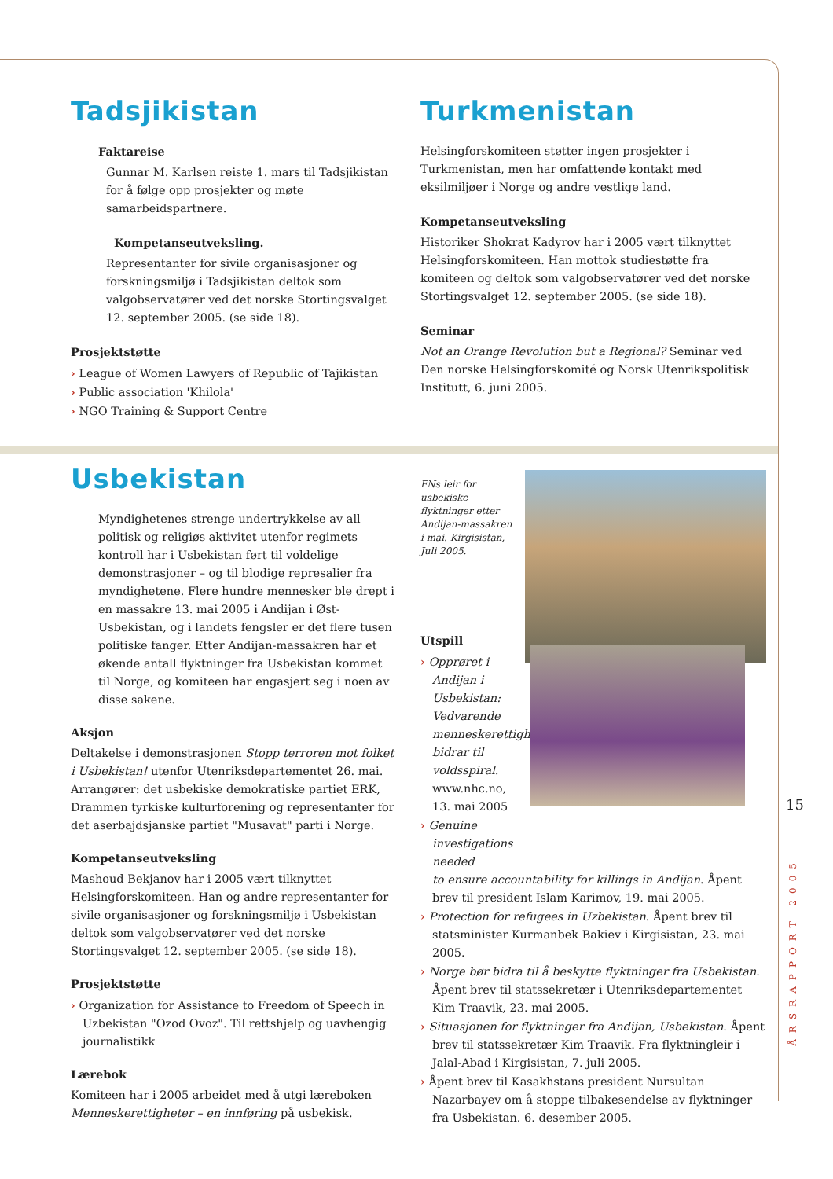Tadsjikistan
Faktareise
Gunnar M. Karlsen reiste 1. mars til Tadsjikistan for å følge opp prosjekter og møte samarbeidspartnere.
Kompetanseutveksling.
Representanter for sivile organisasjoner og forskningsmiljø i Tadsjikistan deltok som valgobservatører ved det norske Stortingsvalget 12. september 2005. (se side 18).
Prosjektstøtte
› League of Women Lawyers of Republic of Tajikistan
› Public association 'Khilola'
› NGO Training & Support Centre
Turkmenistan
Helsingforskomiteen støtter ingen prosjekter i Turkmenistan, men har omfattende kontakt med eksilmiljøer i Norge og andre vestlige land.
Kompetanseutveksling
Historiker Shokrat Kadyrov har i 2005 vært tilknyttet Helsingforskomiteen. Han mottok studiestøtte fra komiteen og deltok som valgobservatører ved det norske Stortingsvalget 12. september 2005. (se side 18).
Seminar
Not an Orange Revolution but a Regional? Seminar ved Den norske Helsingforskomité og Norsk Utenrikspolitisk Institutt, 6. juni 2005.
Usbekistan
Myndighetenes strenge undertrykkelse av all politisk og religiøs aktivitet utenfor regimets kontroll har i Usbekistan ført til voldelige demonstrasjoner – og til blodige represalier fra myndighetene. Flere hundre mennesker ble drept i en massakre 13. mai 2005 i Andijan i Øst-Usbekistan, og i landets fengsler er det flere tusen politiske fanger. Etter Andijan-massakren har et økende antall flyktninger fra Usbekistan kommet til Norge, og komiteen har engasjert seg i noen av disse sakene.
Aksjon
Deltakelse i demonstrasjonen Stopp terroren mot folket i Usbekistan! utenfor Utenriksdepartementet 26. mai. Arrangører: det usbekiske demokratiske partiet ERK, Drammen tyrkiske kulturforening og representanter for det aserbajdsjanske partiet "Musavat" parti i Norge.
Kompetanseutveksling
Mashoud Bekjanov har i 2005 vært tilknyttet Helsingforskomiteen. Han og andre representanter for sivile organisasjoner og forskningsmiljø i Usbekistan deltok som valgobservatører ved det norske Stortingsvalget 12. september 2005. (se side 18).
Prosjektstøtte
› Organization for Assistance to Freedom of Speech in Uzbekistan "Ozod Ovoz". Til rettshjelp og uavhengig journalistikk
Lærebok
Komiteen har i 2005 arbeidet med å utgi læreboken Menneskerettigheter – en innføring på usbekisk.
FNs leir for usbekiske flyktninger etter Andijan-massakren i mai. Kirgisistan, Juli 2005.
Utspill
› Opprøret i Andijan i Usbekistan: Vedvarende menneskerettighetskrise bidrar til voldsspiral. www.nhc.no, 13. mai 2005
› Genuine investigations needed
to ensure accountability for killings in Andijan. Åpent brev til president Islam Karimov, 19. mai 2005.
› Protection for refugees in Uzbekistan. Åpent brev til statsminister Kurmanbek Bakiev i Kirgisistan, 23. mai 2005.
› Norge bør bidra til å beskytte flyktninger fra Usbekistan. Åpent brev til statssekretær i Utenriksdepartementet Kim Traavik, 23. mai 2005.
› Situasjonen for flyktninger fra Andijan, Usbekistan. Åpent brev til statssekretær Kim Traavik. Fra flyktningleir i Jalal-Abad i Kirgisistan, 7. juli 2005.
› Åpent brev til Kasakhstans president Nursultan Nazarbayev om å stoppe tilbakesendelse av flyktninger fra Usbekistan. 6. desember 2005.
15
ÅRSRAPPORT 2005